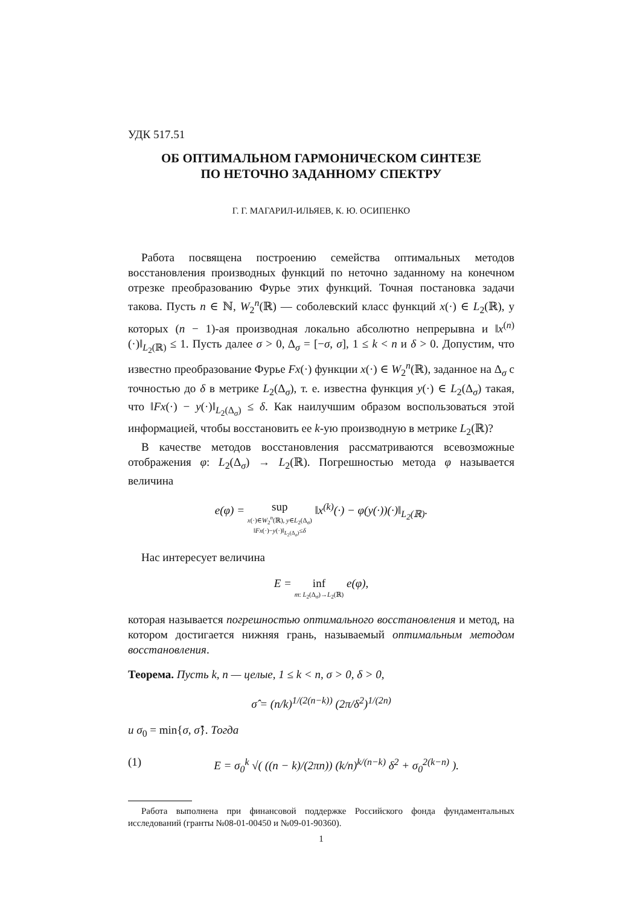УДК 517.51
ОБ ОПТИМАЛЬНОМ ГАРМОНИЧЕСКОМ СИНТЕЗЕ
ПО НЕТОЧНО ЗАДАННОМУ СПЕКТРУ
Г. Г. МАГАРИЛ-ИЛЬЯЕВ, К. Ю. ОСИПЕНКО
Работа посвящена построению семейства оптимальных методов восстановления производных функций по неточно заданному на конечном отрезке преобразованию Фурье этих функций. Точная постановка задачи такова. Пусть n ∈ ℕ, W<sub>2</sub><sup>n</sup>(ℝ) — соболевский класс функций x(·) ∈ L<sub>2</sub>(ℝ), у которых (n − 1)-ая производная локально абсолютно непрерывна и ‖x<sup>(n)</sup>(·)‖<sub>L<sub>2</sub>(ℝ)</sub> ≤ 1. Пусть далее σ > 0, Δ<sub>σ</sub> = [−σ, σ], 1 ≤ k < n и δ > 0. Допустим, что известно преобразование Фурье Fx(·) функции x(·) ∈ W<sub>2</sub><sup>n</sup>(ℝ), заданное на Δ<sub>σ</sub> с точностью до δ в метрике L<sub>2</sub>(Δ<sub>σ</sub>), т. е. известна функция y(·) ∈ L<sub>2</sub>(Δ<sub>σ</sub>) такая, что ‖Fx(·) − y(·)‖<sub>L<sub>2</sub>(Δ<sub>σ</sub>)</sub> ≤ δ. Как наилучшим образом воспользоваться этой информацией, чтобы восстановить ее k-ую производную в метрике L<sub>2</sub>(ℝ)?
В качестве методов восстановления рассматриваются всевозможные отображения φ: L<sub>2</sub>(Δ<sub>σ</sub>) → L<sub>2</sub>(ℝ). Погрешностью метода φ называется величина
e(φ) = sup x(·)∈W<sub>2</sub><sup>n</sup>(ℝ), y∈L<sub>2</sub>(Δ<sub>σ</sub>) ‖Fx(·)−y(·)‖<sub>L<sub>2</sub>(Δ<sub>σ</sub>)</sub>≤δ ‖x<sup>(k)</sup>(·) − φ(y(·))(·)‖<sub>L<sub>2</sub>(ℝ)</sub>.
Нас интересует величина
E = inf m: L<sub>2</sub>(Δ<sub>σ</sub>)→L<sub>2</sub>(ℝ) e(φ),
которая называется погрешностью оптимального восстановления и метод, на котором достигается нижняя грань, называемый оптимальным методом восстановления.
Теорема. Пусть k, n — целые, 1 ≤ k < n, σ > 0, δ > 0,
σ̂ = (n/k)<sup>1/(2(n−k))</sup> (2π/δ<sup>2</sup>)<sup>1/(2n)</sup>
и σ<sub>0</sub> = min{σ, σ̂}. Тогда
(1) E = σ<sub>0</sub><sup>k</sup> √( ((n − k)/(2πn)) (k/n)<sup>k/(n−k)</sup> δ<sup>2</sup> + σ<sub>0</sub><sup>2(k−n)</sup> ).
Работа выполнена при финансовой поддержке Российского фонда фундаментальных исследований (гранты №08-01-00450 и №09-01-90360).
1